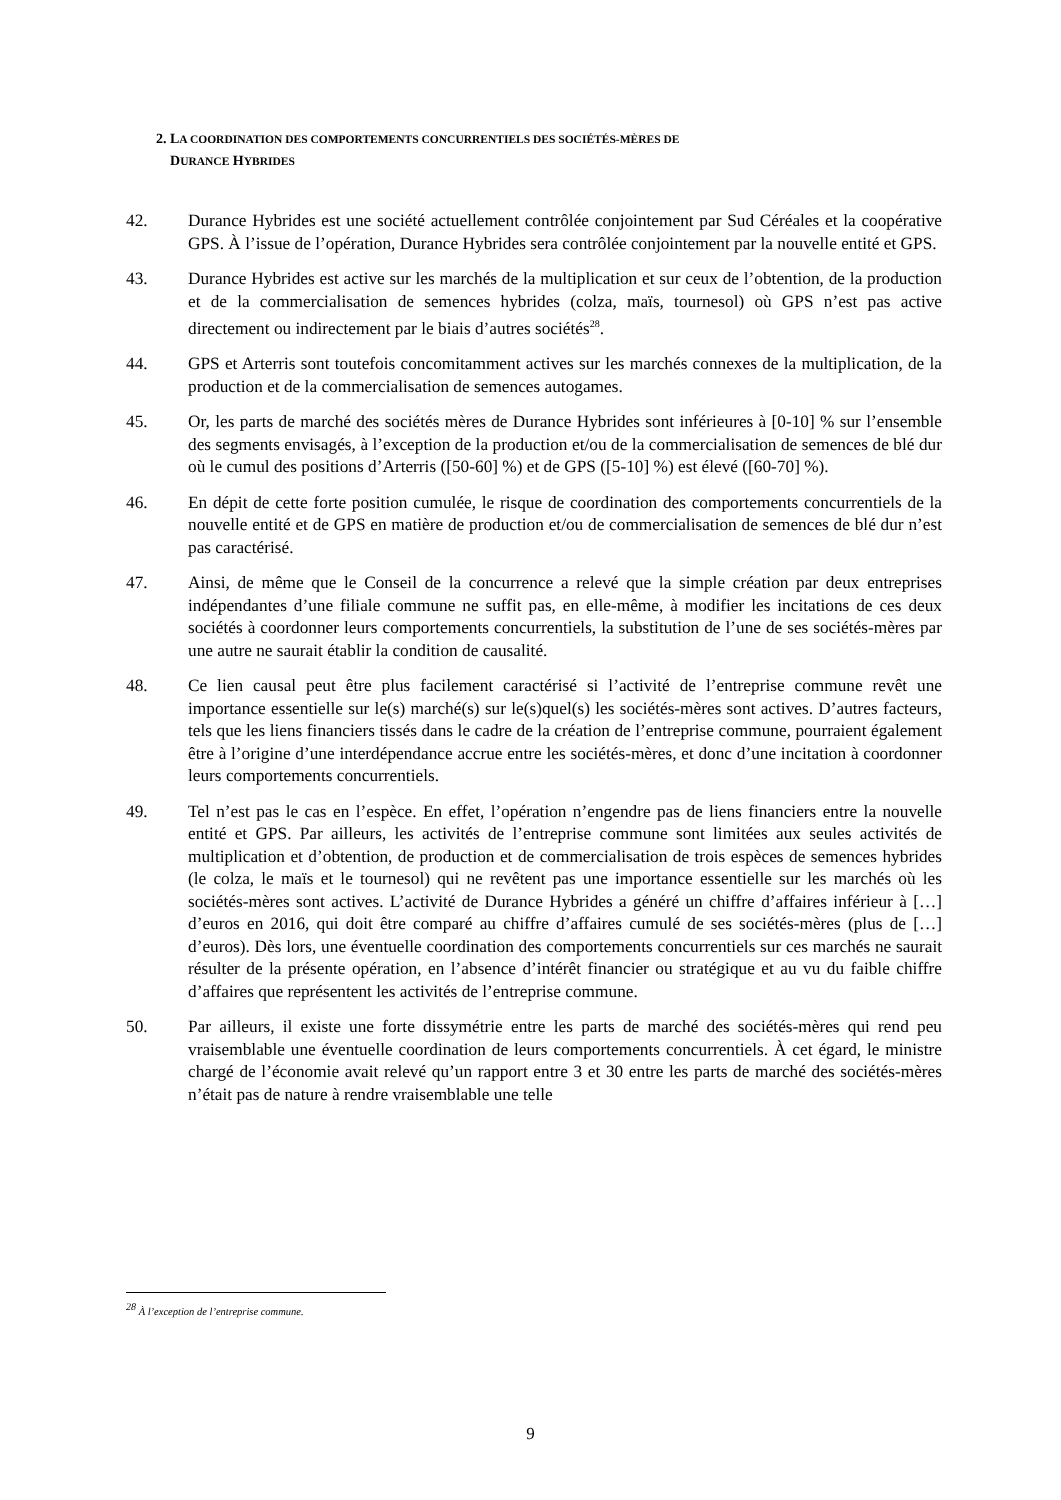2. LA COORDINATION DES COMPORTEMENTS CONCURRENTIELS DES SOCIÉTÉS-MÈRES DE
DURANCE HYBRIDES
42. Durance Hybrides est une société actuellement contrôlée conjointement par Sud Céréales et la coopérative GPS. À l’issue de l’opération, Durance Hybrides sera contrôlée conjointement par la nouvelle entité et GPS.
43. Durance Hybrides est active sur les marchés de la multiplication et sur ceux de l’obtention, de la production et de la commercialisation de semences hybrides (colza, maïs, tournesol) où GPS n’est pas active directement ou indirectement par le biais d’autres sociétés<sup>28</sup>.
44. GPS et Arterris sont toutefois concomitamment actives sur les marchés connexes de la multiplication, de la production et de la commercialisation de semences autogames.
45. Or, les parts de marché des sociétés mères de Durance Hybrides sont inférieures à [0-10] % sur l’ensemble des segments envisagés, à l’exception de la production et/ou de la commercialisation de semences de blé dur où le cumul des positions d’Arterris ([50-60] %) et de GPS ([5-10] %) est élevé ([60-70] %).
46. En dépit de cette forte position cumulée, le risque de coordination des comportements concurrentiels de la nouvelle entité et de GPS en matière de production et/ou de commercialisation de semences de blé dur n’est pas caractérisé.
47. Ainsi, de même que le Conseil de la concurrence a relevé que la simple création par deux entreprises indépendantes d’une filiale commune ne suffit pas, en elle-même, à modifier les incitations de ces deux sociétés à coordonner leurs comportements concurrentiels, la substitution de l’une de ses sociétés-mères par une autre ne saurait établir la condition de causalité.
48. Ce lien causal peut être plus facilement caractérisé si l’activité de l’entreprise commune revêt une importance essentielle sur le(s) marché(s) sur le(s)quel(s) les sociétés-mères sont actives. D’autres facteurs, tels que les liens financiers tissés dans le cadre de la création de l’entreprise commune, pourraient également être à l’origine d’une interdépendance accrue entre les sociétés-mères, et donc d’une incitation à coordonner leurs comportements concurrentiels.
49. Tel n’est pas le cas en l’espèce. En effet, l’opération n’engendre pas de liens financiers entre la nouvelle entité et GPS. Par ailleurs, les activités de l’entreprise commune sont limitées aux seules activités de multiplication et d’obtention, de production et de commercialisation de trois espèces de semences hybrides (le colza, le maïs et le tournesol) qui ne revêtent pas une importance essentielle sur les marchés où les sociétés-mères sont actives. L’activité de Durance Hybrides a généré un chiffre d’affaires inférieur à […] d’euros en 2016, qui doit être comparé au chiffre d’affaires cumulé de ses sociétés-mères (plus de […] d’euros). Dès lors, une éventuelle coordination des comportements concurrentiels sur ces marchés ne saurait résulter de la présente opération, en l’absence d’intérêt financier ou stratégique et au vu du faible chiffre d’affaires que représentent les activités de l’entreprise commune.
50. Par ailleurs, il existe une forte dissymétrie entre les parts de marché des sociétés-mères qui rend peu vraisemblable une éventuelle coordination de leurs comportements concurrentiels. À cet égard, le ministre chargé de l’économie avait relevé qu’un rapport entre 3 et 30 entre les parts de marché des sociétés-mères n’était pas de nature à rendre vraisemblable une telle
<sup>28</sup> À l’exception de l’entreprise commune.
9